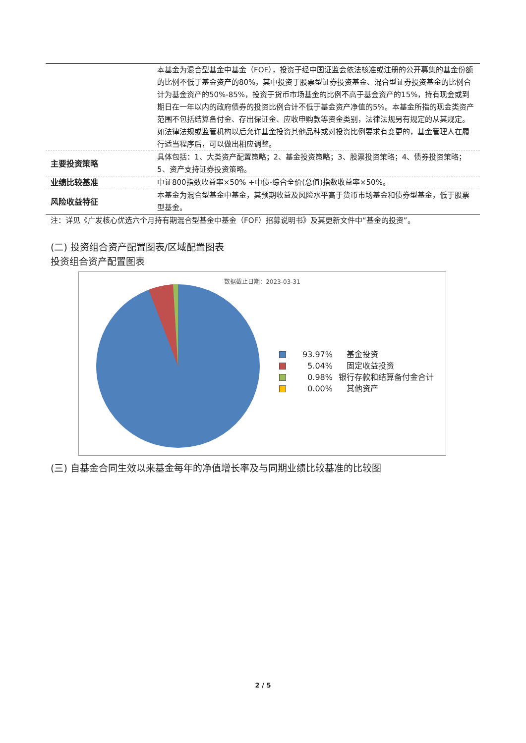| | 本基金为混合型基金中基金（FOF），投资于经中国证监会依法核准或注册的公开募集的基金份额的比例不低于基金资产的80%，其中投资于股票型证券投资基金、混合型证券投资基金的比例合计为基金资产的50%-85%，投资于货币市场基金的比例不高于基金资产的15%，持有现金或到期日在一年以内的政府债券的投资比例合计不低于基金资产净值的5%。本基金所指的现金类资产范围不包括结算备付金、存出保证金、应收申购款等资金类别，法律法规另有规定的从其规定。 如法律法规或监管机构以后允许基金投资其他品种或对投资比例要求有变更的，基金管理人在履行适当程序后，可以做出相应调整。 |
| 主要投资策略 | 具体包括：1、大类资产配置策略；2、基金投资策略；3、股票投资策略；4、债券投资策略；5、资产支持证券投资策略。 |
| 业绩比较基准 | 中证800指数收益率×50% +中债-综合全价(总值)指数收益率×50%。 |
| 风险收益特征 | 本基金为混合型基金中基金，其预期收益及风险水平高于货币市场基金和债券型基金，低于股票型基金。 |
注：详见《广发核心优选六个月持有期混合型基金中基金（FOF）招募说明书》及其更新文件中“基金的投资”。
(二) 投资组合资产配置图表/区域配置图表
投资组合资产配置图表
数据截止日期：2023-03-31
93.97%　基金投资
5.04%　固定收益投资
0.98% 银行存款和结算备付金合计
0.00%　其他资产
(三) 自基金合同生效以来基金每年的净值增长率及与同期业绩比较基准的比较图
2 / 5